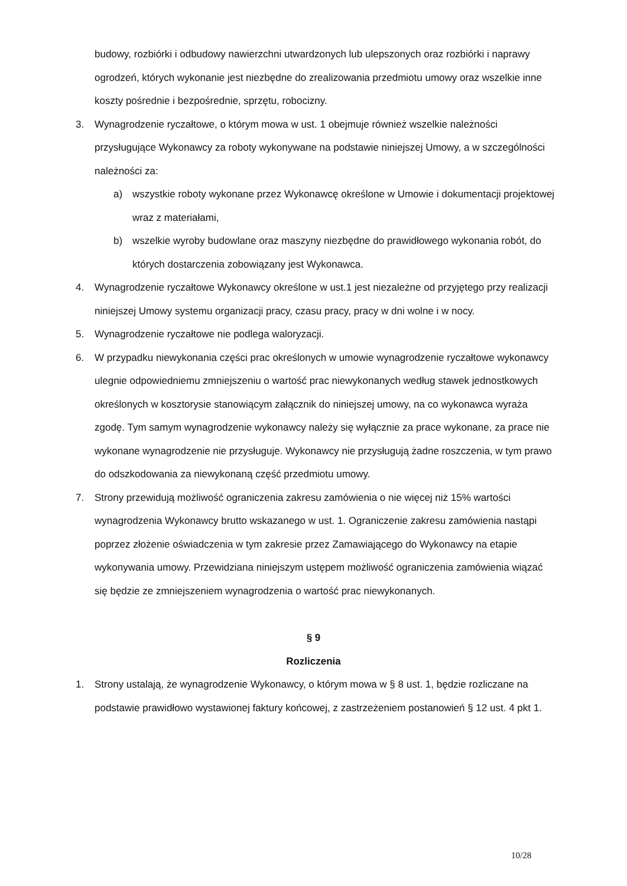budowy, rozbiórki i odbudowy nawierzchni utwardzonych lub ulepszonych oraz rozbiórki i naprawy ogrodzeń, których wykonanie jest niezbędne do zrealizowania przedmiotu umowy oraz wszelkie inne koszty pośrednie i bezpośrednie, sprzętu, robocizny.
3. Wynagrodzenie ryczałtowe, o którym mowa w ust. 1 obejmuje również wszelkie należności przysługujące Wykonawcy za roboty wykonywane na podstawie niniejszej Umowy, a w szczególności należności za:
a) wszystkie roboty wykonane przez Wykonawcę określone w Umowie i dokumentacji projektowej wraz z materiałami,
b) wszelkie wyroby budowlane oraz maszyny niezbędne do prawidłowego wykonania robót, do których dostarczenia zobowiązany jest Wykonawca.
4. Wynagrodzenie ryczałtowe Wykonawcy określone w ust.1 jest niezależne od przyjętego przy realizacji niniejszej Umowy systemu organizacji pracy, czasu pracy, pracy w dni wolne i w nocy.
5. Wynagrodzenie ryczałtowe nie podlega waloryzacji.
6. W przypadku niewykonania części prac określonych w umowie wynagrodzenie ryczałtowe wykonawcy ulegnie odpowiedniemu zmniejszeniu o wartość prac niewykonanych według stawek jednostkowych określonych w kosztorysie stanowiącym załącznik do niniejszej umowy, na co wykonawca wyraża zgodę. Tym samym wynagrodzenie wykonawcy należy się wyłącznie za prace wykonane, za prace nie wykonane wynagrodzenie nie przysługuje. Wykonawcy nie przysługują żadne roszczenia, w tym prawo do odszkodowania za niewykonaną część przedmiotu umowy.
7. Strony przewidują możliwość ograniczenia zakresu zamówienia o nie więcej niż 15% wartości wynagrodzenia Wykonawcy brutto wskazanego w ust. 1. Ograniczenie zakresu zamówienia nastąpi poprzez złożenie oświadczenia w tym zakresie przez Zamawiającego do Wykonawcy na etapie wykonywania umowy. Przewidziana niniejszym ustępem możliwość ograniczenia zamówienia wiązać się będzie ze zmniejszeniem wynagrodzenia o wartość prac niewykonanych.
§ 9
Rozliczenia
1. Strony ustalają, że wynagrodzenie Wykonawcy, o którym mowa w § 8 ust. 1, będzie rozliczane na podstawie prawidłowo wystawionej faktury końcowej, z zastrzeżeniem postanowień § 12 ust. 4 pkt 1.
10/28